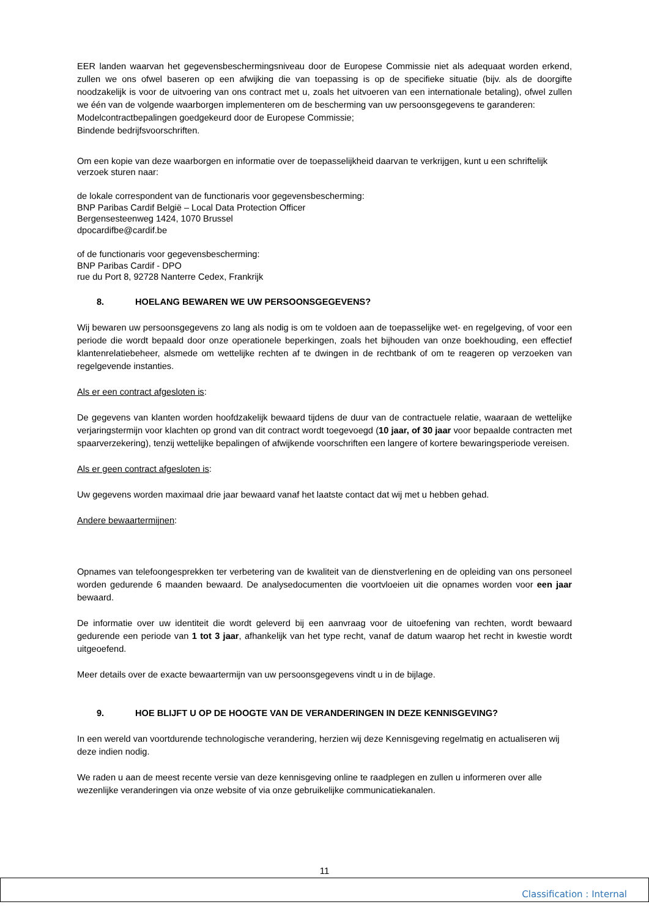EER landen waarvan het gegevensbeschermingsniveau door de Europese Commissie niet als adequaat worden erkend, zullen we ons ofwel baseren op een afwijking die van toepassing is op de specifieke situatie (bijv. als de doorgifte noodzakelijk is voor de uitvoering van ons contract met u, zoals het uitvoeren van een internationale betaling), ofwel zullen we één van de volgende waarborgen implementeren om de bescherming van uw persoonsgegevens te garanderen:
Modelcontractbepalingen goedgekeurd door de Europese Commissie;
Bindende bedrijfsvoorschriften.
Om een kopie van deze waarborgen en informatie over de toepasselijkheid daarvan te verkrijgen, kunt u een schriftelijk verzoek sturen naar:
de lokale correspondent van de functionaris voor gegevensbescherming:
BNP Paribas Cardif België – Local Data Protection Officer
Bergensesteenweg 1424, 1070 Brussel
dpocardifbe@cardif.be
of de functionaris voor gegevensbescherming:
BNP Paribas Cardif - DPO
rue du Port 8, 92728 Nanterre Cedex, Frankrijk
8. HOELANG BEWAREN WE UW PERSOONSGEGEVENS?
Wij bewaren uw persoonsgegevens zo lang als nodig is om te voldoen aan de toepasselijke wet- en regelgeving, of voor een periode die wordt bepaald door onze operationele beperkingen, zoals het bijhouden van onze boekhouding, een effectief klantenrelatiebeheer, alsmede om wettelijke rechten af te dwingen in de rechtbank of om te reageren op verzoeken van regelgevende instanties.
Als er een contract afgesloten is:
De gegevens van klanten worden hoofdzakelijk bewaard tijdens de duur van de contractuele relatie, waaraan de wettelijke verjaringstermijn voor klachten op grond van dit contract wordt toegevoegd (10 jaar, of 30 jaar voor bepaalde contracten met spaarverzekering), tenzij wettelijke bepalingen of afwijkende voorschriften een langere of kortere bewaringsperiode vereisen.
Als er geen contract afgesloten is:
Uw gegevens worden maximaal drie jaar bewaard vanaf het laatste contact dat wij met u hebben gehad.
Andere bewaartermijnen:
Opnames van telefoongesprekken ter verbetering van de kwaliteit van de dienstverlening en de opleiding van ons personeel worden gedurende 6 maanden bewaard. De analysedocumenten die voortvloeien uit die opnames worden voor een jaar bewaard.
De informatie over uw identiteit die wordt geleverd bij een aanvraag voor de uitoefening van rechten, wordt bewaard gedurende een periode van 1 tot 3 jaar, afhankelijk van het type recht, vanaf de datum waarop het recht in kwestie wordt uitgeoefend.
Meer details over de exacte bewaartermijn van uw persoonsgegevens vindt u in de bijlage.
9. HOE BLIJFT U OP DE HOOGTE VAN DE VERANDERINGEN IN DEZE KENNISGEVING?
In een wereld van voortdurende technologische verandering, herzien wij deze Kennisgeving regelmatig en actualiseren wij deze indien nodig.
We raden u aan de meest recente versie van deze kennisgeving online te raadplegen en zullen u informeren over alle wezenlijke veranderingen via onze website of via onze gebruikelijke communicatiekanalen.
11
Classification : Internal